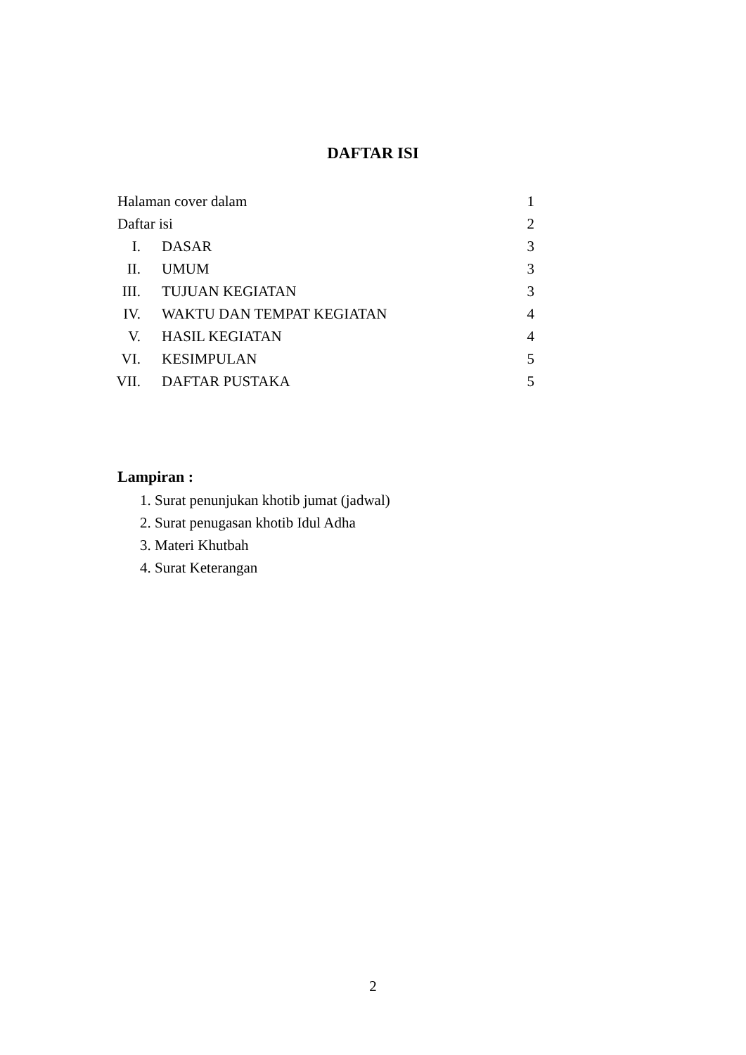DAFTAR ISI
| Halaman cover dalam | | | 1 |
| Daftar isi | | | 2 |
| I. | | DASAR | 3 |
| II. | | UMUM | 3 |
| III. | | TUJUAN KEGIATAN | 3 |
| IV. | | WAKTU DAN TEMPAT KEGIATAN | 4 |
| V. | | HASIL KEGIATAN | 4 |
| VI. | | KESIMPULAN | 5 |
| VII. | | DAFTAR PUSTAKA | 5 |
Lampiran :
1. Surat penunjukan khotib jumat (jadwal)
2. Surat penugasan khotib Idul Adha
3. Materi Khutbah
4. Surat Keterangan
2